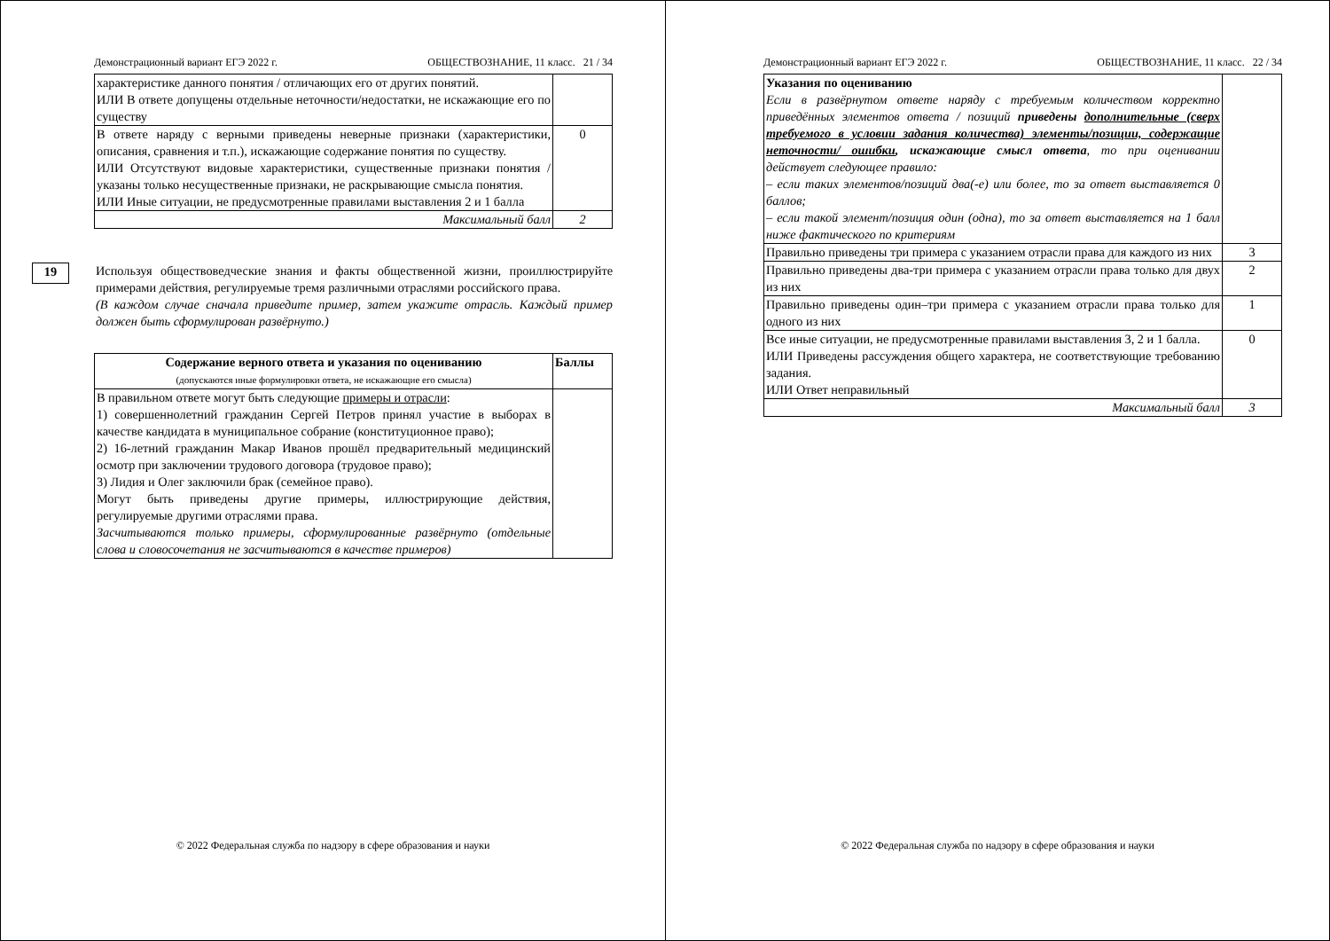Демонстрационный вариант ЕГЭ 2022 г. ОБЩЕСТВОЗНАНИЕ, 11 класс. 21 / 34
| характеристике данного понятия / отличающих его от других понятий. ИЛИ В ответе допущены отдельные неточности/недостатки, не искажающие его по существу | |
| В ответе наряду с верными приведены неверные признаки (характеристики, описания, сравнения и т.п.), искажающие содержание понятия по существу. ИЛИ Отсутствуют видовые характеристики, существенные признаки понятия / указаны только несущественные признаки, не раскрывающие смысла понятия. ИЛИ Иные ситуации, не предусмотренные правилами выставления 2 и 1 балла | 0 |
| Максимальный балл | 2 |
19
Используя обществоведческие знания и факты общественной жизни, проиллюстрируйте примерами действия, регулируемые тремя различными отраслями российского права.
(В каждом случае сначала приведите пример, затем укажите отрасль. Каждый пример должен быть сформулирован развёрнуто.)
| Содержание верного ответа и указания по оцениванию (допускаются иные формулировки ответа, не искажающие его смысла) | Баллы |
| --- | --- |
| В правильном ответе могут быть следующие примеры и отрасли : 1) совершеннолетний гражданин Сергей Петров принял участие в выборах в качестве кандидата в муниципальное собрание (конституционное право); 2) 16-летний гражданин Макар Иванов прошёл предварительный медицинский осмотр при заключении трудового договора (трудовое право); 3) Лидия и Олег заключили брак (семейное право). Могут быть приведены другие примеры, иллюстрирующие действия, регулируемые другими отраслями права. Засчитываются только примеры, сформулированные развёрнуто (отдельные слова и словосочетания не засчитываются в качестве примеров) | |
© 2022 Федеральная служба по надзору в сфере образования и науки
Демонстрационный вариант ЕГЭ 2022 г. ОБЩЕСТВОЗНАНИЕ, 11 класс. 22 / 34
| Указания по оцениванию Если в развёрнутом ответе наряду с требуемым количеством корректно приведённых элементов ответа / позиций приведены дополнительные (сверх требуемого в условии задания количества) элементы/позиции, содержащие неточности/ ошибки , искажающие смысл ответа , то при оценивании действует следующее правило: – если таких элементов/позиций два(-е) или более, то за ответ выставляется 0 баллов; – если такой элемент/позиция один (одна), то за ответ выставляется на 1 балл ниже фактического по критериям | |
| Правильно приведены три примера с указанием отрасли права для каждого из них | 3 |
| Правильно приведены два-три примера с указанием отрасли права только для двух из них | 2 |
| Правильно приведены один–три примера с указанием отрасли права только для одного из них | 1 |
| Все иные ситуации, не предусмотренные правилами выставления 3, 2 и 1 балла. ИЛИ Приведены рассуждения общего характера, не соответствующие требованию задания. ИЛИ Ответ неправильный | 0 |
| Максимальный балл | 3 |
© 2022 Федеральная служба по надзору в сфере образования и науки